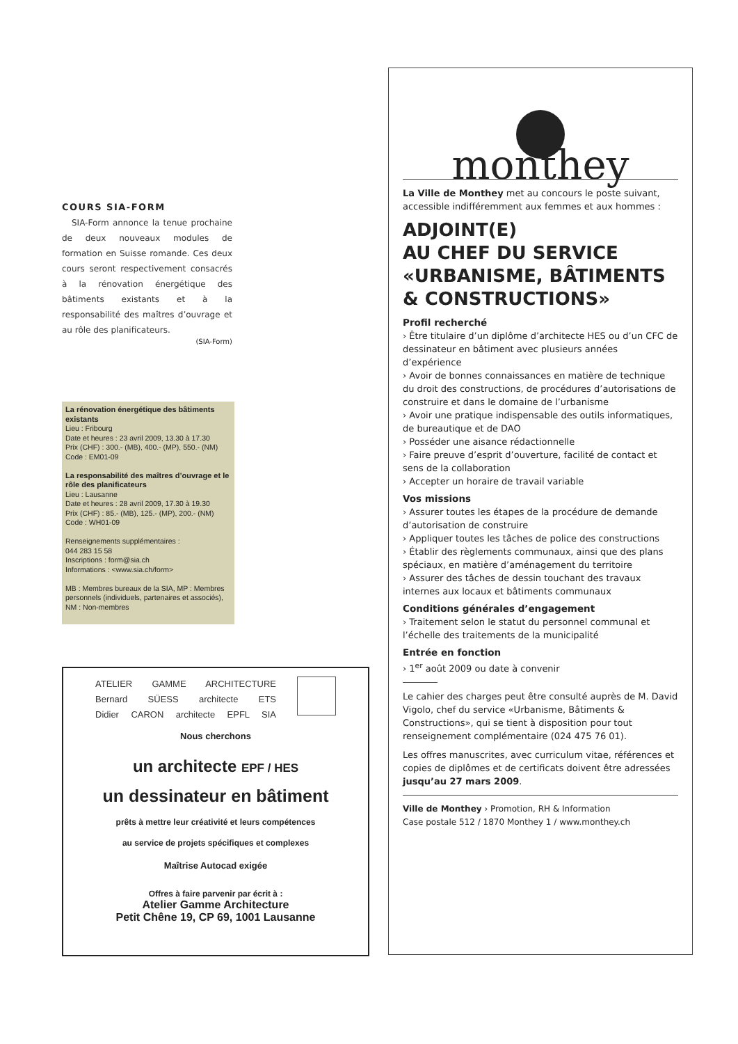COURS SIA-FORM
SIA-Form annonce la tenue prochaine de deux nouveaux modules de formation en Suisse romande. Ces deux cours seront respectivement consacrés à la rénovation énergétique des bâtiments existants et à la responsabilité des maîtres d’ouvrage et au rôle des planificateurs.
(SIA-Form)
La rénovation énergétique des bâtiments existants
Lieu : Fribourg
Date et heures : 23 avril 2009, 13.30 à 17.30
Prix (CHF) : 300.- (MB), 400.- (MP), 550.- (NM)
Code : EM01-09
La responsabilité des maîtres d’ouvrage et le rôle des planificateurs
Lieu : Lausanne
Date et heures : 28 avril 2009, 17.30 à 19.30
Prix (CHF) : 85.- (MB), 125.- (MP), 200.- (NM)
Code : WH01-09
Renseignements supplémentaires :
044 283 15 58
Inscriptions : form@sia.ch
Informations : <www.sia.ch/form>
MB : Membres bureaux de la SIA, MP : Membres personnels (individuels, partenaires et associés), NM : Non-membres
ATELIER GAMME ARCHITECTURE
Bernard SÜESS architecte ETS
Didier CARON architecte EPFL SIA
Nous cherchons
un architecte EPF / HES
un dessinateur en bâtiment
prêts à mettre leur créativité et leurs compétences
au service de projets spécifiques et complexes
Maîtrise Autocad exigée
Offres à faire parvenir par écrit à :
Atelier Gamme Architecture
Petit Chêne 19, CP 69, 1001 Lausanne
monthey
La Ville de Monthey met au concours le poste suivant, accessible indifféremment aux femmes et aux hommes :
ADJOINT(E)
AU CHEF DU SERVICE
«URBANISME, BÂTIMENTS
& CONSTRUCTIONS»
Profil recherché
› Être titulaire d’un diplôme d’architecte HES ou d’un CFC de dessinateur en bâtiment avec plusieurs années d’expérience
› Avoir de bonnes connaissances en matière de technique du droit des constructions, de procédures d’autorisations de construire et dans le domaine de l’urbanisme
› Avoir une pratique indispensable des outils informatiques, de bureautique et de DAO
› Posséder une aisance rédactionnelle
› Faire preuve d’esprit d’ouverture, facilité de contact et sens de la collaboration
› Accepter un horaire de travail variable
Vos missions
› Assurer toutes les étapes de la procédure de demande d’autorisation de construire
› Appliquer toutes les tâches de police des constructions
› Établir des règlements communaux, ainsi que des plans spéciaux, en matière d’aménagement du territoire
› Assurer des tâches de dessin touchant des travaux internes aux locaux et bâtiments communaux
Conditions générales d’engagement
› Traitement selon le statut du personnel communal et l’échelle des traitements de la municipalité
Entrée en fonction
› 1<sup>er</sup> août 2009 ou date à convenir
Le cahier des charges peut être consulté auprès de M. David Vigolo, chef du service «Urbanisme, Bâtiments & Constructions», qui se tient à disposition pour tout renseignement complémentaire (024 475 76 01).
Les offres manuscrites, avec curriculum vitae, références et copies de diplômes et de certificats doivent être adressées jusqu’au 27 mars 2009.
Ville de Monthey › Promotion, RH & Information
Case postale 512 / 1870 Monthey 1 / www.monthey.ch